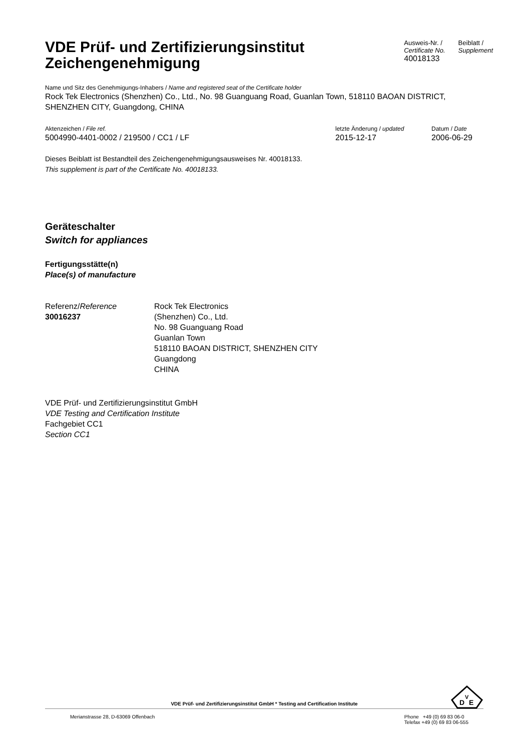VDE Prüf- und Zertifizierungsinstitut
Zeichengenehmigung
Ausweis-Nr. /
Certificate No.
40018133
Beiblatt /
Supplement
Name und Sitz des Genehmigungs-Inhabers / Name and registered seat of the Certificate holder
Rock Tek Electronics (Shenzhen) Co., Ltd., No. 98 Guanguang Road, Guanlan Town, 518110 BAOAN DISTRICT, SHENZHEN CITY, Guangdong, CHINA
Aktenzeichen / File ref.
5004990-4401-0002 / 219500 / CC1 / LF
letzte Änderung / updated
2015-12-17
Datum / Date
2006-06-29
Dieses Beiblatt ist Bestandteil des Zeichengenehmigungsausweises Nr. 40018133.
This supplement is part of the Certificate No. 40018133.
Geräteschalter
Switch for appliances
Fertigungsstätte(n)
Place(s) of manufacture
Referenz/Reference
30016237
Rock Tek Electronics
(Shenzhen) Co., Ltd.
No. 98 Guanguang Road
Guanlan Town
518110 BAOAN DISTRICT, SHENZHEN CITY
Guangdong
CHINA
VDE Prüf- und Zertifizierungsinstitut GmbH
VDE Testing and Certification Institute
Fachgebiet CC1
Section CC1
VDE Prüf- und Zertifizierungsinstitut GmbH * Testing and Certification Institute
Merianstrasse 28, D-63069 Offenbach
Phone +49 (0) 69 83 06-0
Telefax +49 (0) 69 83 06-555
D
V
E